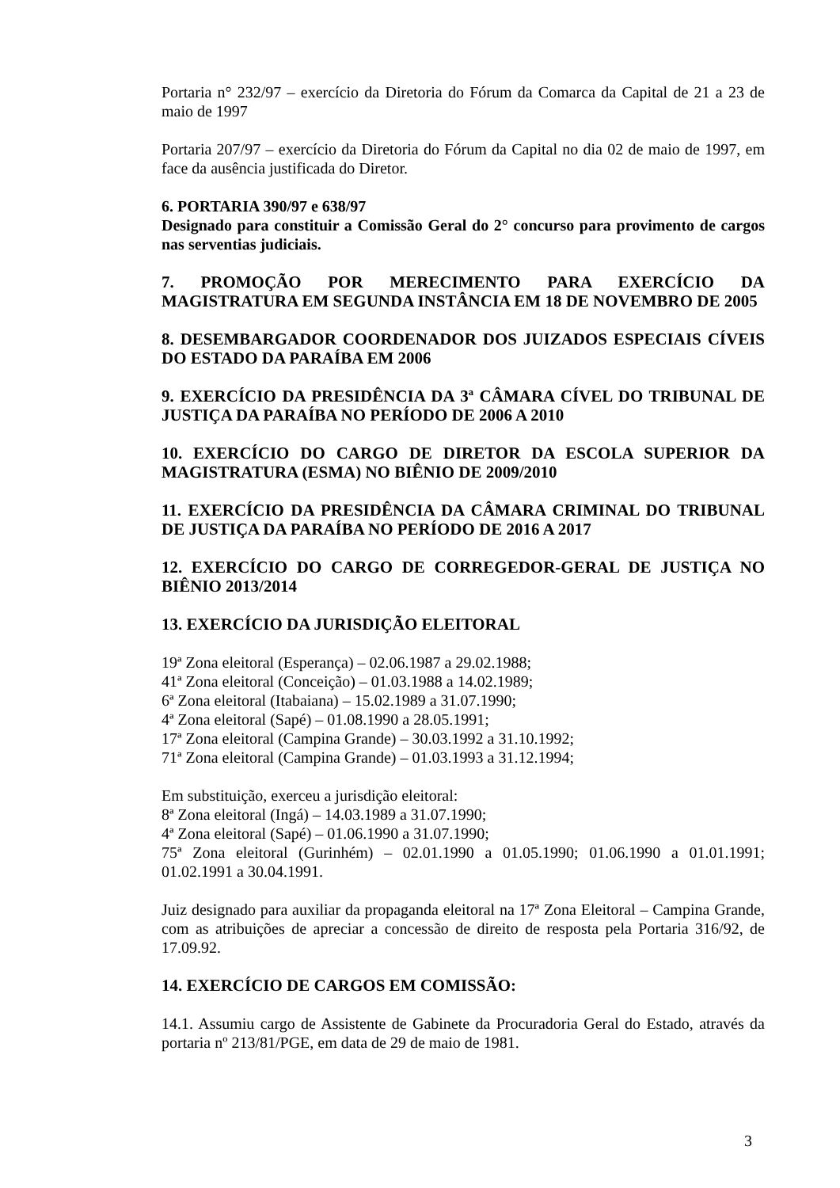Portaria n° 232/97 – exercício da Diretoria do Fórum da Comarca da Capital de 21 a 23 de maio de 1997
Portaria 207/97 – exercício da Diretoria do Fórum da Capital no dia 02 de maio de 1997, em face da ausência justificada do Diretor.
6. PORTARIA 390/97 e 638/97
Designado para constituir a Comissão Geral do 2° concurso para provimento de cargos nas serventias judiciais.
7. PROMOÇÃO POR MERECIMENTO PARA EXERCÍCIO DA MAGISTRATURA EM SEGUNDA INSTÂNCIA EM 18 DE NOVEMBRO DE 2005
8. DESEMBARGADOR COORDENADOR DOS JUIZADOS ESPECIAIS CÍVEIS DO ESTADO DA PARAÍBA EM 2006
9. EXERCÍCIO DA PRESIDÊNCIA DA 3ª CÂMARA CÍVEL DO TRIBUNAL DE JUSTIÇA DA PARAÍBA NO PERÍODO DE 2006 A 2010
10. EXERCÍCIO DO CARGO DE DIRETOR DA ESCOLA SUPERIOR DA MAGISTRATURA (ESMA) NO BIÊNIO DE 2009/2010
11. EXERCÍCIO DA PRESIDÊNCIA DA CÂMARA CRIMINAL DO TRIBUNAL DE JUSTIÇA DA PARAÍBA NO PERÍODO DE 2016 A 2017
12. EXERCÍCIO DO CARGO DE CORREGEDOR-GERAL DE JUSTIÇA NO BIÊNIO 2013/2014
13. EXERCÍCIO DA JURISDIÇÃO ELEITORAL
19ª Zona eleitoral (Esperança) – 02.06.1987 a 29.02.1988;
41ª Zona eleitoral (Conceição) – 01.03.1988 a 14.02.1989;
6ª Zona eleitoral (Itabaiana) – 15.02.1989 a 31.07.1990;
4ª Zona eleitoral (Sapé) – 01.08.1990 a 28.05.1991;
17ª Zona eleitoral (Campina Grande) – 30.03.1992 a 31.10.1992;
71ª Zona eleitoral (Campina Grande) – 01.03.1993 a 31.12.1994;
Em substituição, exerceu a jurisdição eleitoral:
8ª Zona eleitoral (Ingá) – 14.03.1989 a 31.07.1990;
4ª Zona eleitoral (Sapé) – 01.06.1990 a 31.07.1990;
75ª Zona eleitoral (Gurinhém) – 02.01.1990 a 01.05.1990; 01.06.1990 a 01.01.1991; 01.02.1991 a 30.04.1991.
Juiz designado para auxiliar da propaganda eleitoral na 17ª Zona Eleitoral – Campina Grande, com as atribuições de apreciar a concessão de direito de resposta pela Portaria 316/92, de 17.09.92.
14. EXERCÍCIO DE CARGOS EM COMISSÃO:
14.1. Assumiu cargo de Assistente de Gabinete da Procuradoria Geral do Estado, através da portaria nº 213/81/PGE, em data de 29 de maio de 1981.
3